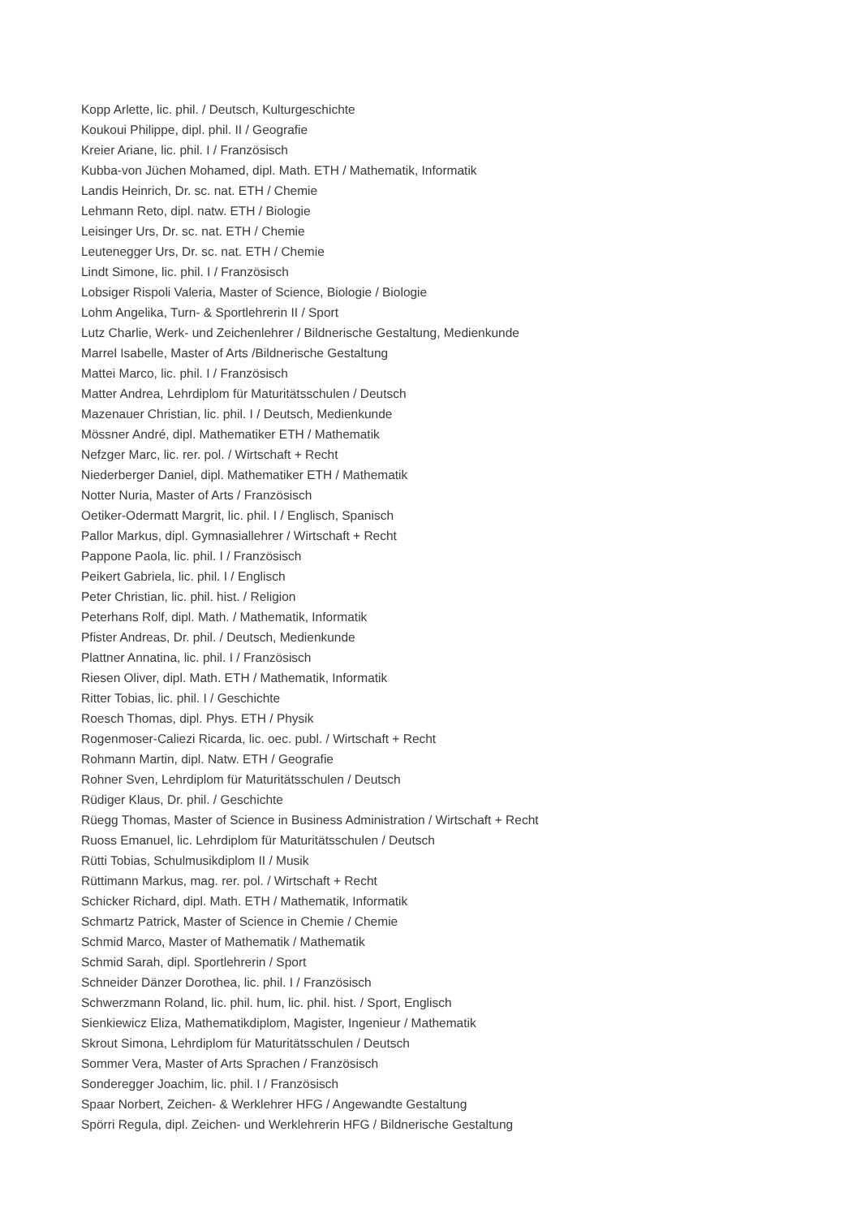Kopp Arlette, lic. phil. / Deutsch, Kulturgeschichte
Koukoui Philippe, dipl. phil. II / Geografie
Kreier Ariane, lic. phil. I / Französisch
Kubba-von Jüchen Mohamed, dipl. Math. ETH / Mathematik, Informatik
Landis Heinrich, Dr. sc. nat. ETH / Chemie
Lehmann Reto, dipl. natw. ETH / Biologie
Leisinger Urs, Dr. sc. nat. ETH / Chemie
Leutenegger Urs, Dr. sc. nat. ETH / Chemie
Lindt Simone, lic. phil. I / Französisch
Lobsiger Rispoli Valeria, Master of Science, Biologie / Biologie
Lohm Angelika, Turn- & Sportlehrerin II / Sport
Lutz Charlie, Werk- und Zeichenlehrer / Bildnerische Gestaltung, Medienkunde
Marrel Isabelle, Master of Arts /Bildnerische Gestaltung
Mattei Marco, lic. phil. I / Französisch
Matter Andrea, Lehrdiplom für Maturitätsschulen / Deutsch
Mazenauer Christian, lic. phil. I / Deutsch, Medienkunde
Mössner André, dipl. Mathematiker ETH / Mathematik
Nefzger Marc, lic. rer. pol. / Wirtschaft + Recht
Niederberger Daniel, dipl. Mathematiker ETH / Mathematik
Notter Nuria, Master of Arts / Französisch
Oetiker-Odermatt Margrit, lic. phil. I / Englisch, Spanisch
Pallor Markus, dipl. Gymnasiallehrer / Wirtschaft + Recht
Pappone Paola, lic. phil. I / Französisch
Peikert Gabriela, lic. phil. I / Englisch
Peter Christian, lic. phil. hist. / Religion
Peterhans Rolf, dipl. Math. / Mathematik, Informatik
Pfister Andreas, Dr. phil. / Deutsch, Medienkunde
Plattner Annatina, lic. phil. I / Französisch
Riesen Oliver, dipl. Math. ETH / Mathematik, Informatik
Ritter Tobias, lic. phil. I / Geschichte
Roesch Thomas, dipl. Phys. ETH / Physik
Rogenmoser-Caliezi Ricarda, lic. oec. publ. / Wirtschaft + Recht
Rohmann Martin, dipl. Natw. ETH / Geografie
Rohner Sven, Lehrdiplom für Maturitätsschulen / Deutsch
Rüdiger Klaus, Dr. phil. / Geschichte
Rüegg Thomas, Master of Science in Business Administration / Wirtschaft + Recht
Ruoss Emanuel, lic. Lehrdiplom für Maturitätsschulen / Deutsch
Rütti Tobias, Schulmusikdiplom II / Musik
Rüttimann Markus, mag. rer. pol. / Wirtschaft + Recht
Schicker Richard, dipl. Math. ETH / Mathematik, Informatik
Schmartz Patrick, Master of Science in Chemie / Chemie
Schmid Marco, Master of Mathematik / Mathematik
Schmid Sarah, dipl. Sportlehrerin / Sport
Schneider Dänzer Dorothea, lic. phil. I / Französisch
Schwerzmann Roland, lic. phil. hum, lic. phil. hist. / Sport, Englisch
Sienkiewicz Eliza, Mathematikdiplom, Magister, Ingenieur / Mathematik
Skrout Simona, Lehrdiplom für Maturitätsschulen / Deutsch
Sommer Vera, Master of Arts Sprachen / Französisch
Sonderegger Joachim, lic. phil. I / Französisch
Spaar Norbert, Zeichen- & Werklehrer HFG / Angewandte Gestaltung
Spörri Regula, dipl. Zeichen- und Werklehrerin HFG / Bildnerische Gestaltung